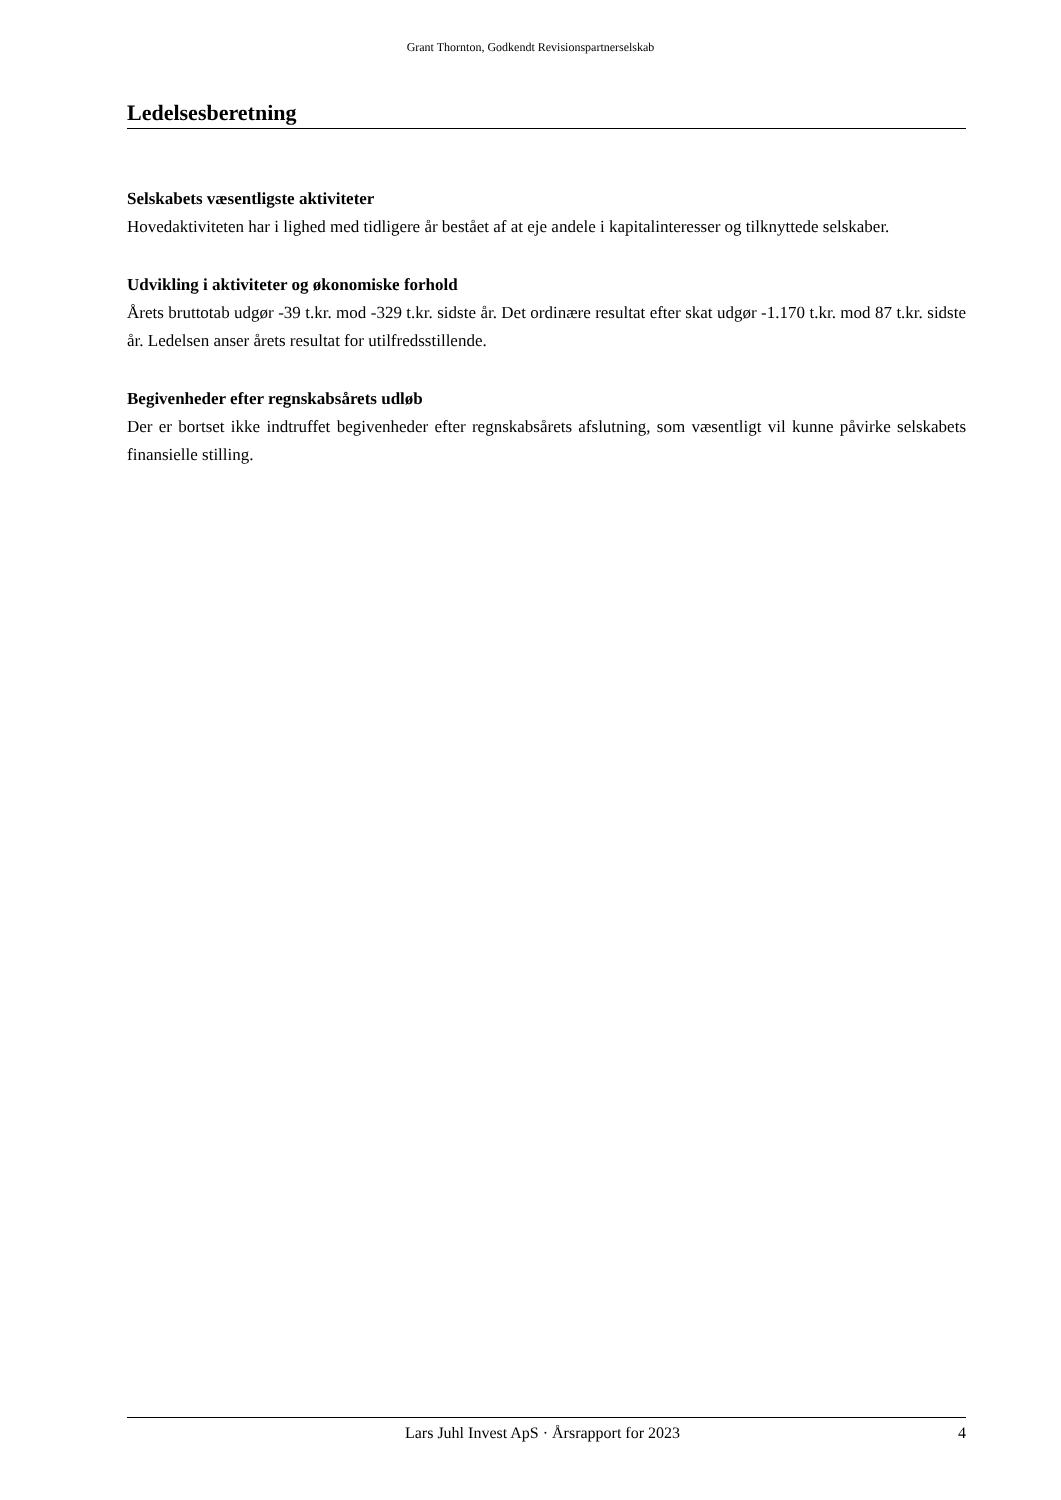Grant Thornton, Godkendt Revisionspartnerselskab
Ledelsesberetning
Selskabets væsentligste aktiviteter
Hovedaktiviteten har i lighed med tidligere år bestået af at eje andele i kapitalinteresser og tilknyttede selskaber.
Udvikling i aktiviteter og økonomiske forhold
Årets bruttotab udgør -39 t.kr. mod -329 t.kr. sidste år. Det ordinære resultat efter skat udgør -1.170 t.kr. mod 87 t.kr. sidste år. Ledelsen anser årets resultat for utilfredsstillende.
Begivenheder efter regnskabsårets udløb
Der er bortset ikke indtruffet begivenheder efter regnskabsårets afslutning, som væsentligt vil kunne påvirke selskabets finansielle stilling.
Lars Juhl Invest ApS · Årsrapport for 2023 4